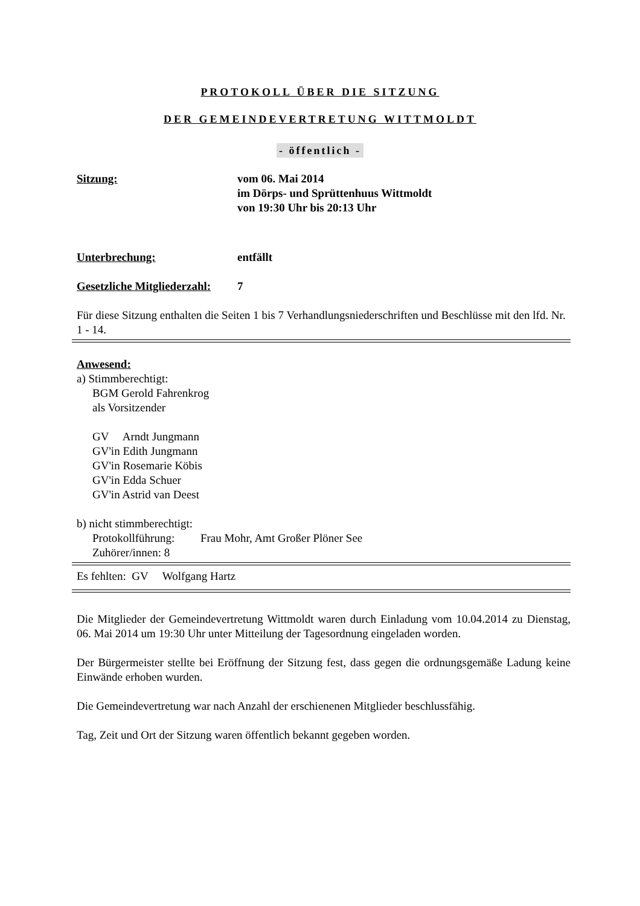PROTOKOLL ÜBER DIE SITZUNG
DER GEMEINDEVERTRETUNG WITTMOLDT
- öffentlich -
Sitzung: vom 06. Mai 2014
im Dörps- und Sprüttenhuus Wittmoldt
von 19:30 Uhr bis 20:13 Uhr
Unterbrechung: entfällt
Gesetzliche Mitgliederzahl:
7
Für diese Sitzung enthalten die Seiten 1 bis 7 Verhandlungsniederschriften und Beschlüsse mit den lfd. Nr. 1 - 14.
Anwesend:
a) Stimmberechtigt:
BGM Gerold Fahrenkrog
als Vorsitzender
GV Arndt Jungmann
GV'in Edith Jungmann
GV'in Rosemarie Köbis
GV'in Edda Schuer
GV'in Astrid van Deest
b) nicht stimmberechtigt:
Protokollführung: Frau Mohr, Amt Großer Plöner See
Zuhörer/innen: 8
Es fehlten: GV Wolfgang Hartz
Die Mitglieder der Gemeindevertretung Wittmoldt waren durch Einladung vom 10.04.2014 zu Dienstag, 06. Mai 2014 um 19:30 Uhr unter Mitteilung der Tagesordnung eingeladen worden.
Der Bürgermeister stellte bei Eröffnung der Sitzung fest, dass gegen die ordnungsgemäße Ladung keine Einwände erhoben wurden.
Die Gemeindevertretung war nach Anzahl der erschienenen Mitglieder beschlussfähig.
Tag, Zeit und Ort der Sitzung waren öffentlich bekannt gegeben worden.